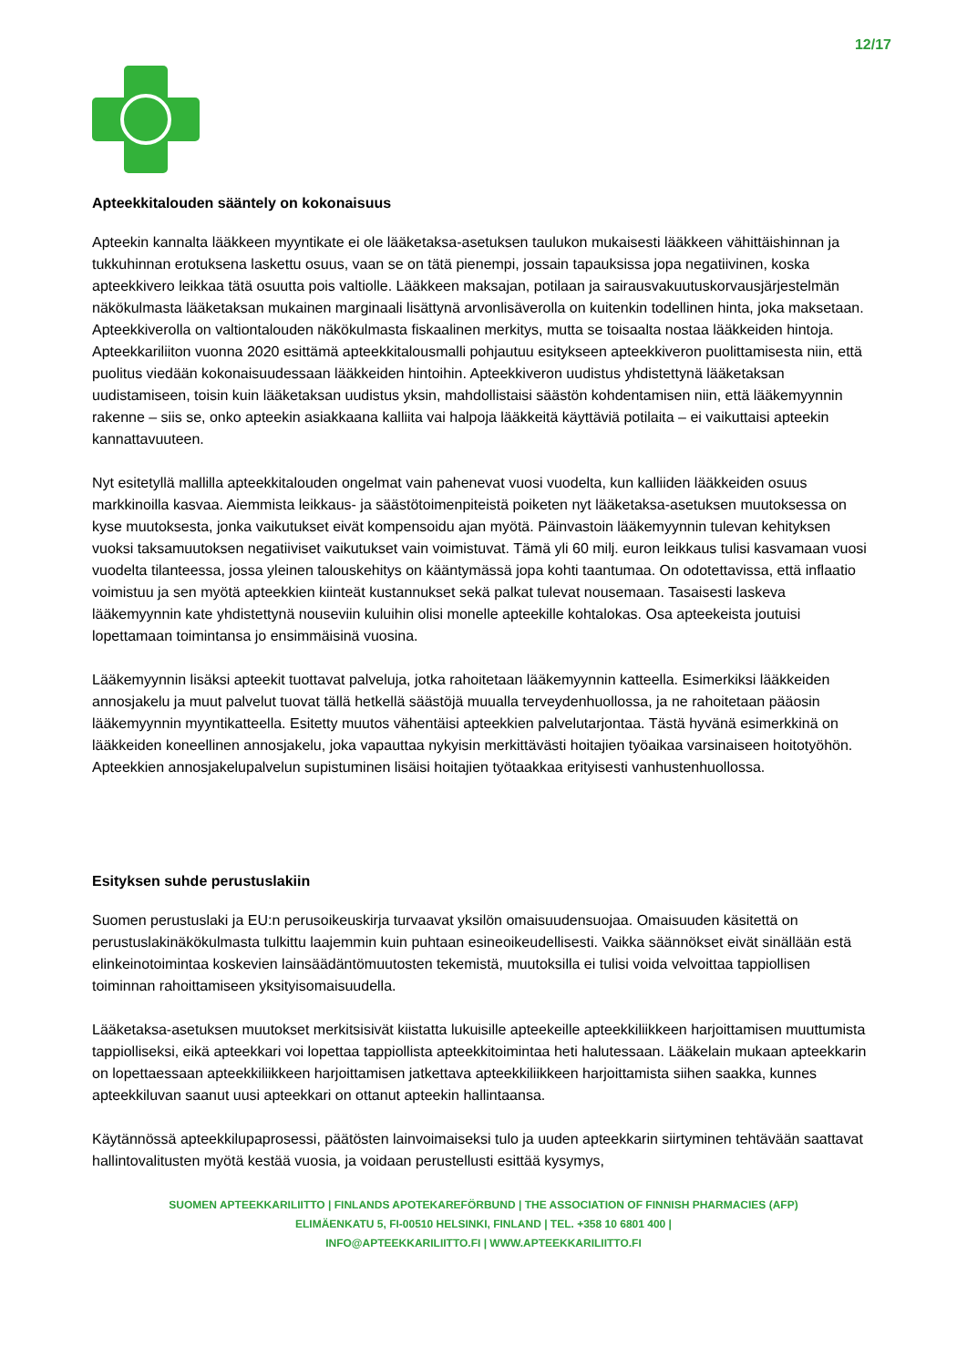12/17
Apteekkitalouden sääntely on kokonaisuus
Apteekin kannalta lääkkeen myyntikate ei ole lääketaksa-asetuksen taulukon mukaisesti lääkkeen vähittäishinnan ja tukkuhinnan erotuksena laskettu osuus, vaan se on tätä pienempi, jossain tapauksissa jopa negatiivinen, koska apteekkivero leikkaa tätä osuutta pois valtiolle. Lääkkeen maksajan, potilaan ja sairausvakuutuskorvausjärjestelmän näkökulmasta lääketaksan mukainen marginaali lisättynä arvonlisäverolla on kuitenkin todellinen hinta, joka maksetaan. Apteekkiverolla on valtiontalouden näkökulmasta fiskaalinen merkitys, mutta se toisaalta nostaa lääkkeiden hintoja. Apteekkariliiton vuonna 2020 esittämä apteekkitalousmalli pohjautuu esitykseen apteekkiveron puolittamisesta niin, että puolitus viedään kokonaisuudessaan lääkkeiden hintoihin. Apteekkiveron uudistus yhdistettynä lääketaksan uudistamiseen, toisin kuin lääketaksan uudistus yksin, mahdollistaisi säästön kohdentamisen niin, että lääkemyynnin rakenne – siis se, onko apteekin asiakkaana kalliita vai halpoja lääkkeitä käyttäviä potilaita – ei vaikuttaisi apteekin kannattavuuteen.
Nyt esitetyllä mallilla apteekkitalouden ongelmat vain pahenevat vuosi vuodelta, kun kalliiden lääkkeiden osuus markkinoilla kasvaa. Aiemmista leikkaus- ja säästötoimenpiteistä poiketen nyt lääketaksa-asetuksen muutoksessa on kyse muutoksesta, jonka vaikutukset eivät kompensoidu ajan myötä. Päinvastoin lääkemyynnin tulevan kehityksen vuoksi taksamuutoksen negatiiviset vaikutukset vain voimistuvat. Tämä yli 60 milj. euron leikkaus tulisi kasvamaan vuosi vuodelta tilanteessa, jossa yleinen talouskehitys on kääntymässä jopa kohti taantumaa. On odotettavissa, että inflaatio voimistuu ja sen myötä apteekkien kiinteät kustannukset sekä palkat tulevat nousemaan. Tasaisesti laskeva lääkemyynnin kate yhdistettynä nouseviin kuluihin olisi monelle apteekille kohtalokas. Osa apteekeista joutuisi lopettamaan toimintansa jo ensimmäisinä vuosina.
Lääkemyynnin lisäksi apteekit tuottavat palveluja, jotka rahoitetaan lääkemyynnin katteella. Esimerkiksi lääkkeiden annosjakelu ja muut palvelut tuovat tällä hetkellä säästöjä muualla terveydenhuollossa, ja ne rahoitetaan pääosin lääkemyynnin myyntikatteella. Esitetty muutos vähentäisi apteekkien palvelutarjontaa. Tästä hyvänä esimerkkinä on lääkkeiden koneellinen annosjakelu, joka vapauttaa nykyisin merkittävästi hoitajien työaikaa varsinaiseen hoitotyöhön. Apteekkien annosjakelupalvelun supistuminen lisäisi hoitajien työtaakkaa erityisesti vanhustenhuollossa.
Esityksen suhde perustuslakiin
Suomen perustuslaki ja EU:n perusoikeuskirja turvaavat yksilön omaisuudensuojaa. Omaisuuden käsitettä on perustuslakinäkökulmasta tulkittu laajemmin kuin puhtaan esineoikeudellisesti. Vaikka säännökset eivät sinällään estä elinkeinotoimintaa koskevien lainsäädäntömuutosten tekemistä, muutoksilla ei tulisi voida velvoittaa tappiollisen toiminnan rahoittamiseen yksityisomaisuudella.
Lääketaksa-asetuksen muutokset merkitsisivät kiistatta lukuisille apteekeille apteekkiliikkeen harjoittamisen muuttumista tappiolliseksi, eikä apteekkari voi lopettaa tappiollista apteekkitoimintaa heti halutessaan. Lääkelain mukaan apteekkarin on lopettaessaan apteekkiliikkeen harjoittamisen jatkettava apteekkiliikkeen harjoittamista siihen saakka, kunnes apteekkiluvan saanut uusi apteekkari on ottanut apteekin hallintaansa.
Käytännössä apteekkilupaprosessi, päätösten lainvoimaiseksi tulo ja uuden apteekkarin siirtyminen tehtävään saattavat hallintovalitusten myötä kestää vuosia, ja voidaan perustellusti esittää kysymys,
SUOMEN APTEEKKARILIITTO | FINLANDS APOTEKAREFÖRBUND | THE ASSOCIATION OF FINNISH PHARMACIES (AFP)
ELIMÄENKATU 5, FI-00510 HELSINKI, FINLAND | TEL. +358 10 6801 400 |
INFO@APTEEKKARILIITTO.FI | WWW.APTEEKKARILIITTO.FI